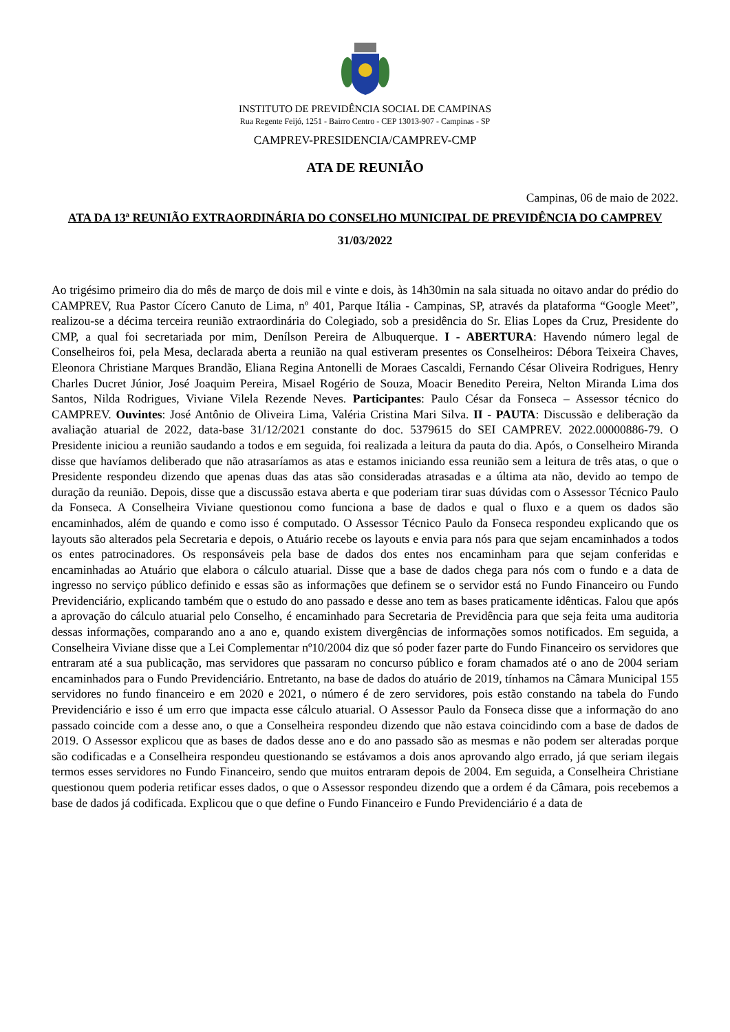INSTITUTO DE PREVIDÊNCIA SOCIAL DE CAMPINAS
Rua Regente Feijó, 1251 - Bairro Centro - CEP 13013-907 - Campinas - SP
CAMPREV-PRESIDENCIA/CAMPREV-CMP
ATA DE REUNIÃO
Campinas, 06 de maio de 2022.
ATA DA 13ª REUNIÃO EXTRAORDINÁRIA DO CONSELHO MUNICIPAL DE PREVIDÊNCIA DO CAMPREV
31/03/2022
Ao trigésimo primeiro dia do mês de março de dois mil e vinte e dois, às 14h30min na sala situada no oitavo andar do prédio do CAMPREV, Rua Pastor Cícero Canuto de Lima, nº 401, Parque Itália - Campinas, SP, através da plataforma “Google Meet”, realizou-se a décima terceira reunião extraordinária do Colegiado, sob a presidência do Sr. Elias Lopes da Cruz, Presidente do CMP, a qual foi secretariada por mim, Denílson Pereira de Albuquerque. I - ABERTURA: Havendo número legal de Conselheiros foi, pela Mesa, declarada aberta a reunião na qual estiveram presentes os Conselheiros: Débora Teixeira Chaves, Eleonora Christiane Marques Brandão, Eliana Regina Antonelli de Moraes Cascaldi, Fernando César Oliveira Rodrigues, Henry Charles Ducret Júnior, José Joaquim Pereira, Misael Rogério de Souza, Moacir Benedito Pereira, Nelton Miranda Lima dos Santos, Nilda Rodrigues, Viviane Vilela Rezende Neves. Participantes: Paulo César da Fonseca – Assessor técnico do CAMPREV. Ouvintes: José Antônio de Oliveira Lima, Valéria Cristina Mari Silva. II - PAUTA: Discussão e deliberação da avaliação atuarial de 2022, data-base 31/12/2021 constante do doc. 5379615 do SEI CAMPREV. 2022.00000886-79. O Presidente iniciou a reunião saudando a todos e em seguida, foi realizada a leitura da pauta do dia. Após, o Conselheiro Miranda disse que havíamos deliberado que não atrasaríamos as atas e estamos iniciando essa reunião sem a leitura de três atas, o que o Presidente respondeu dizendo que apenas duas das atas são consideradas atrasadas e a última ata não, devido ao tempo de duração da reunião. Depois, disse que a discussão estava aberta e que poderiam tirar suas dúvidas com o Assessor Técnico Paulo da Fonseca. A Conselheira Viviane questionou como funciona a base de dados e qual o fluxo e a quem os dados são encaminhados, além de quando e como isso é computado. O Assessor Técnico Paulo da Fonseca respondeu explicando que os layouts são alterados pela Secretaria e depois, o Atuário recebe os layouts e envia para nós para que sejam encaminhados a todos os entes patrocinadores. Os responsáveis pela base de dados dos entes nos encaminham para que sejam conferidas e encaminhadas ao Atuário que elabora o cálculo atuarial. Disse que a base de dados chega para nós com o fundo e a data de ingresso no serviço público definido e essas são as informações que definem se o servidor está no Fundo Financeiro ou Fundo Previdenciário, explicando também que o estudo do ano passado e desse ano tem as bases praticamente idênticas. Falou que após a aprovação do cálculo atuarial pelo Conselho, é encaminhado para Secretaria de Previdência para que seja feita uma auditoria dessas informações, comparando ano a ano e, quando existem divergências de informações somos notificados. Em seguida, a Conselheira Viviane disse que a Lei Complementar nº10/2004 diz que só poder fazer parte do Fundo Financeiro os servidores que entraram até a sua publicação, mas servidores que passaram no concurso público e foram chamados até o ano de 2004 seriam encaminhados para o Fundo Previdenciário. Entretanto, na base de dados do atuário de 2019, tínhamos na Câmara Municipal 155 servidores no fundo financeiro e em 2020 e 2021, o número é de zero servidores, pois estão constando na tabela do Fundo Previdenciário e isso é um erro que impacta esse cálculo atuarial. O Assessor Paulo da Fonseca disse que a informação do ano passado coincide com a desse ano, o que a Conselheira respondeu dizendo que não estava coincidindo com a base de dados de 2019. O Assessor explicou que as bases de dados desse ano e do ano passado são as mesmas e não podem ser alteradas porque são codificadas e a Conselheira respondeu questionando se estávamos a dois anos aprovando algo errado, já que seriam ilegais termos esses servidores no Fundo Financeiro, sendo que muitos entraram depois de 2004. Em seguida, a Conselheira Christiane questionou quem poderia retificar esses dados, o que o Assessor respondeu dizendo que a ordem é da Câmara, pois recebemos a base de dados já codificada. Explicou que o que define o Fundo Financeiro e Fundo Previdenciário é a data de